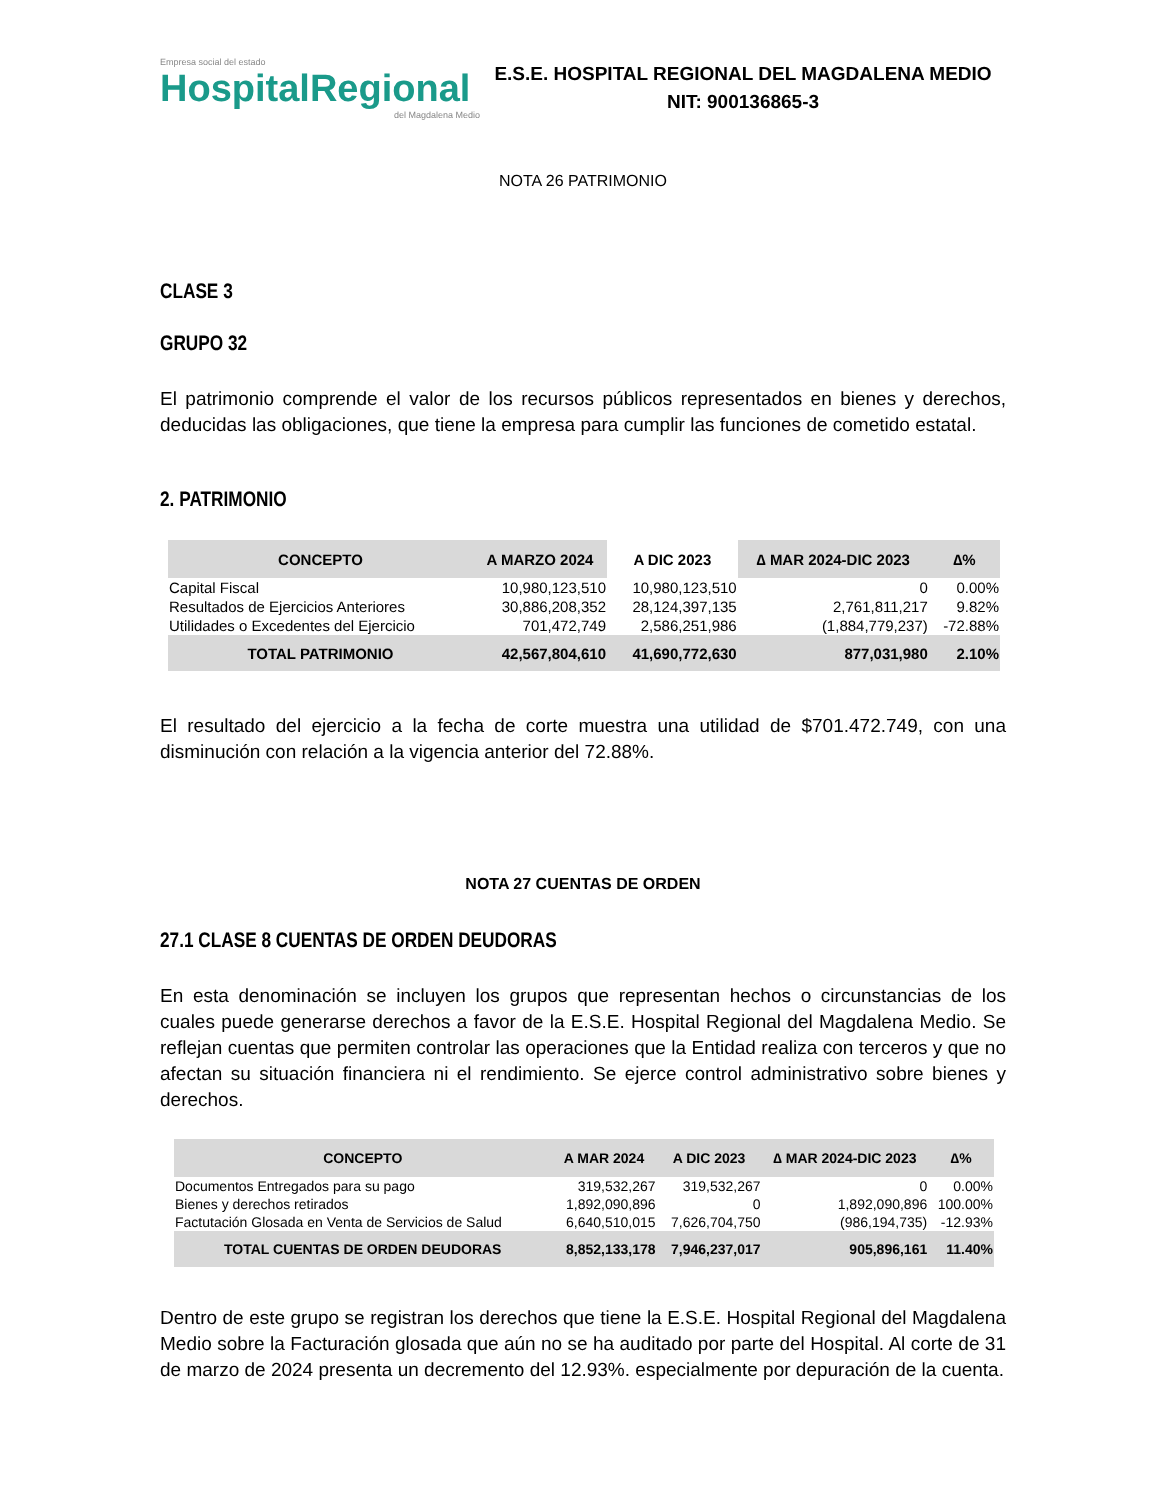Empresa social del estado
HospitalRegional
del Magdalena Medio
E.S.E. HOSPITAL REGIONAL DEL MAGDALENA MEDIO
NIT: 900136865-3
NOTA 26 PATRIMONIO
CLASE 3
GRUPO 32
El patrimonio comprende el valor de los recursos públicos representados en bienes y derechos, deducidas las obligaciones, que tiene la empresa para cumplir las funciones de cometido estatal.
2. PATRIMONIO
| CONCEPTO | A MARZO 2024 | A DIC 2023 | ∆ MAR 2024-DIC 2023 | ∆% |
| --- | --- | --- | --- | --- |
| Capital Fiscal | 10,980,123,510 | 10,980,123,510 | 0 | 0.00% |
| Resultados de Ejercicios Anteriores | 30,886,208,352 | 28,124,397,135 | 2,761,811,217 | 9.82% |
| Utilidades o Excedentes del Ejercicio | 701,472,749 | 2,586,251,986 | (1,884,779,237) | -72.88% |
| TOTAL PATRIMONIO | 42,567,804,610 | 41,690,772,630 | 877,031,980 | 2.10% |
El resultado del ejercicio a la fecha de corte muestra una utilidad de $701.472.749, con una disminución con relación a la vigencia anterior del 72.88%.
NOTA 27 CUENTAS DE ORDEN
27.1 CLASE 8 CUENTAS DE ORDEN DEUDORAS
En esta denominación se incluyen los grupos que representan hechos o circunstancias de los cuales puede generarse derechos a favor de la E.S.E. Hospital Regional del Magdalena Medio. Se reflejan cuentas que permiten controlar las operaciones que la Entidad realiza con terceros y que no afectan su situación financiera ni el rendimiento. Se ejerce control administrativo sobre bienes y derechos.
| CONCEPTO | A MAR 2024 | A DIC 2023 | ∆ MAR 2024-DIC 2023 | ∆% |
| --- | --- | --- | --- | --- |
| Documentos Entregados para su pago | 319,532,267 | 319,532,267 | 0 | 0.00% |
| Bienes y derechos retirados | 1,892,090,896 | 0 | 1,892,090,896 | 100.00% |
| Factutación Glosada en Venta de Servicios de Salud | 6,640,510,015 | 7,626,704,750 | (986,194,735) | -12.93% |
| TOTAL CUENTAS DE ORDEN DEUDORAS | 8,852,133,178 | 7,946,237,017 | 905,896,161 | 11.40% |
Dentro de este grupo se registran los derechos que tiene la E.S.E. Hospital Regional del Magdalena Medio sobre la Facturación glosada que aún no se ha auditado por parte del Hospital. Al corte de 31 de marzo de 2024 presenta un decremento del 12.93%. especialmente por depuración de la cuenta.